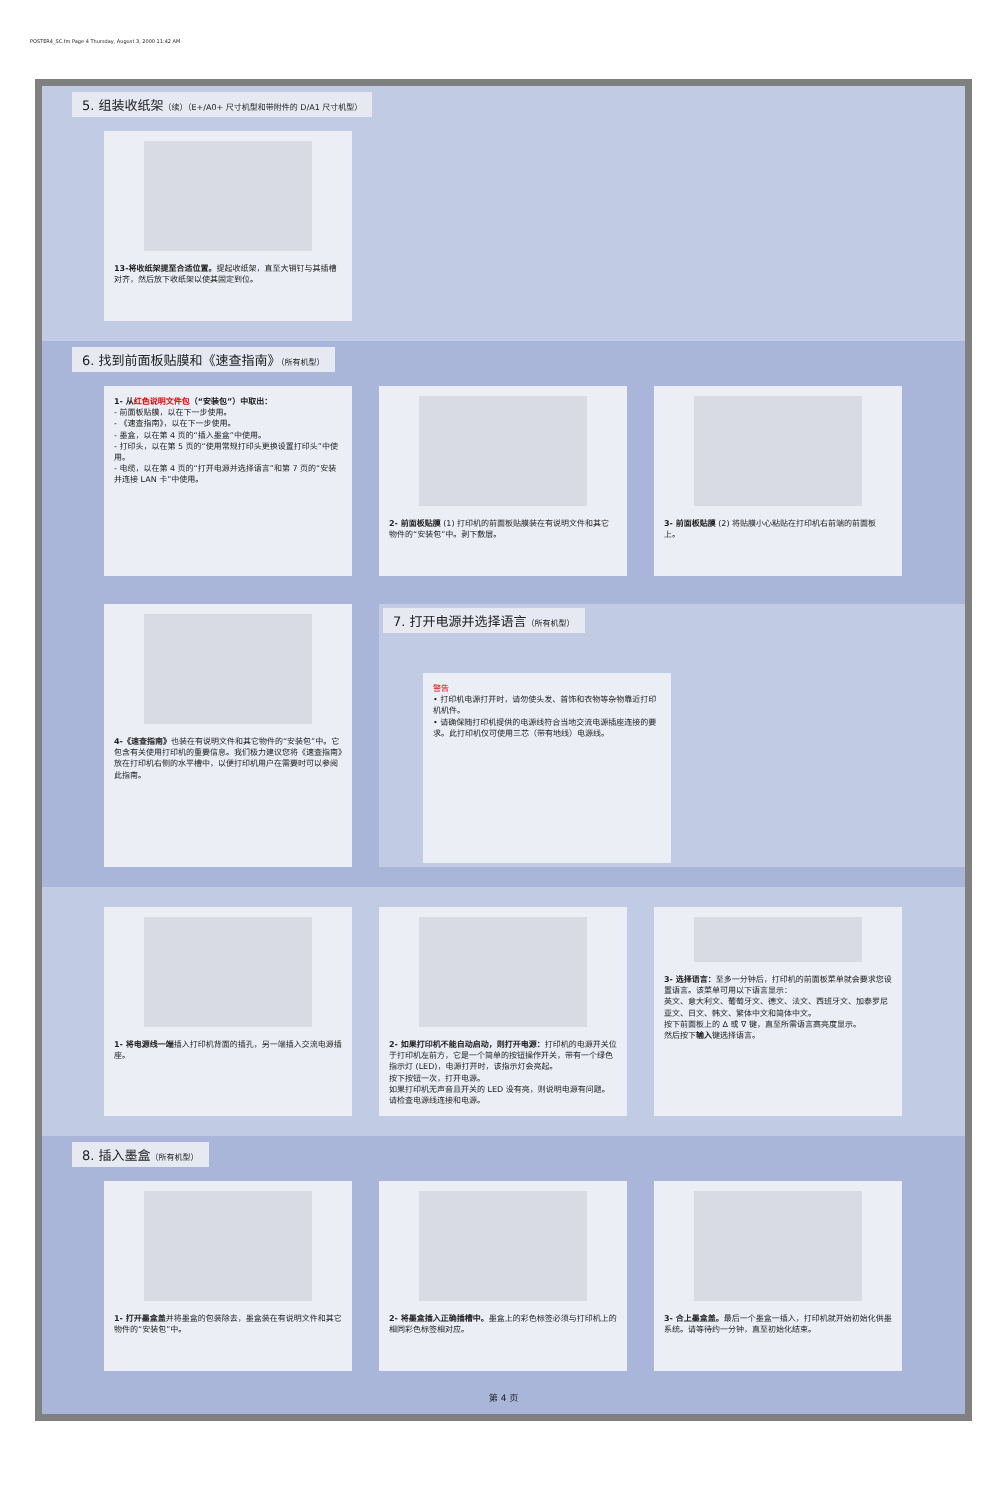POSTER4_SC.fm Page 4 Thursday, August 3, 2000 11:42 AM
5. 组装收纸架（续）（E+/A0+ 尺寸机型和带附件的 D/A1 尺寸机型）
13-将收纸架提至合适位置。提起收纸架，直至大销钉与其插槽对齐，然后放下收纸架以使其固定到位。
6. 找到前面板贴膜和《速查指南》（所有机型）
1- 从红色说明文件包（“安装包”）中取出：
- 前面板贴膜，以在下一步使用。
- 《速查指南》，以在下一步使用。
- 墨盒，以在第 4 页的“插入墨盒”中使用。
- 打印头，以在第 5 页的“使用常规打印头更换设置打印头”中使用。
- 电缆，以在第 4 页的“打开电源并选择语言”和第 7 页的“安装并连接 LAN 卡”中使用。
2- 前面板贴膜 (1) 打印机的前面板贴膜装在有说明文件和其它物件的“安装包”中。剥下敷层。
3- 前面板贴膜 (2) 将贴膜小心粘贴在打印机右前端的前面板上。
4-《速查指南》也装在有说明文件和其它物件的“安装包”中。它包含有关使用打印机的重要信息。我们极力建议您将《速查指南》放在打印机右侧的水平槽中，以便打印机用户在需要时可以参阅此指南。
7. 打开电源并选择语言（所有机型）
警告
• 打印机电源打开时，请勿使头发、首饰和衣物等杂物靠近打印机机件。
• 请确保随打印机提供的电源线符合当地交流电源插座连接的要求。此打印机仅可使用三芯（带有地线）电源线。
1- 将电源线一端插入打印机背面的插孔，另一端插入交流电源插座。 2- 如果打印机不能自动启动，则打开电源：打印机的电源开关位于打印机左前方，它是一个简单的按钮操作开关，带有一个绿色指示灯 (LED)，电源打开时，该指示灯会亮起。
按下按钮一次，打开电源。
如果打印机无声音且开关的 LED 没有亮，则说明电源有问题。请检查电源线连接和电源。
3- 选择语言：至多一分钟后，打印机的前面板菜单就会要求您设置语言。该菜单可用以下语言显示：
英文、意大利文、葡萄牙文、德文、法文、西班牙文、加泰罗尼亚文、日文、韩文、繁体中文和简体中文。
按下前面板上的 Δ 或 ∇ 键，直至所需语言高亮度显示。
然后按下输入键选择语言。
8. 插入墨盒（所有机型）
1- 打开墨盒盖并将墨盒的包装除去，墨盒装在有说明文件和其它物件的“安装包”中。
2- 将墨盒插入正确插槽中。墨盒上的彩色标签必须与打印机上的相同彩色标签相对应。
3- 合上墨盒盖。最后一个墨盒一插入，打印机就开始初始化供墨系统。请等待约一分钟，直至初始化结束。
第 4 页